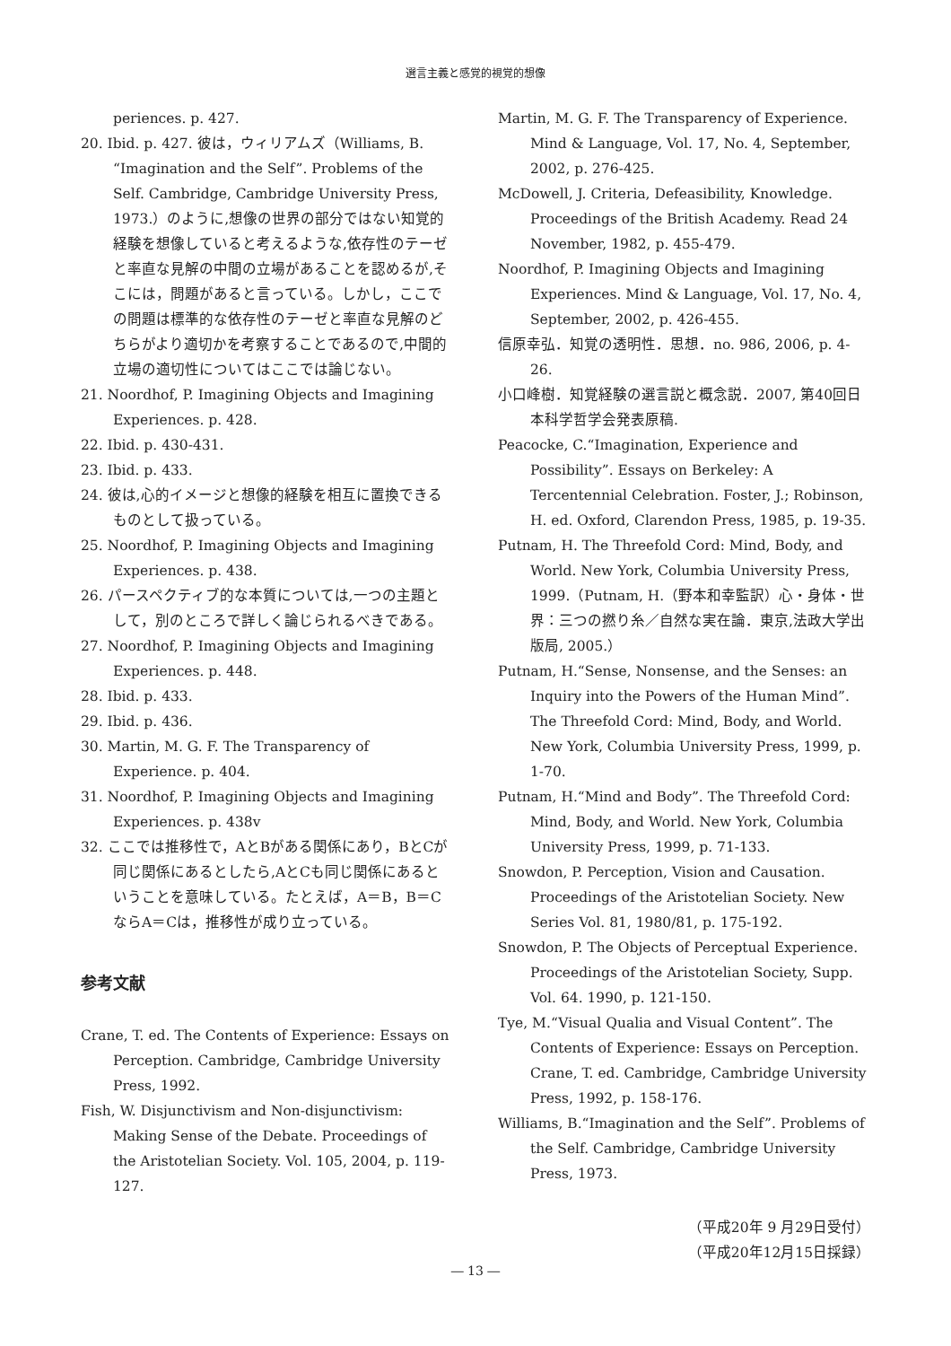選言主義と感覚的視覚的想像
periences. p. 427.
20. Ibid. p. 427. 彼は，ウィリアムズ（Williams, B. “Imagination and the Self”. Problems of the Self. Cambridge, Cambridge University Press, 1973.）のように,想像の世界の部分ではない知覚的経験を想像していると考えるような,依存性のテーゼと率直な見解の中間の立場があることを認めるが,そこには，問題があると言っている。しかし，ここでの問題は標準的な依存性のテーゼと率直な見解のどちらがより適切かを考察することであるので,中間的立場の適切性についてはここでは論じない。
21. Noordhof, P. Imagining Objects and Imagining Experiences. p. 428.
22. Ibid. p. 430-431.
23. Ibid. p. 433.
24. 彼は,心的イメージと想像的経験を相互に置換できるものとして扱っている。
25. Noordhof, P. Imagining Objects and Imagining Experiences. p. 438.
26. パースペクティブ的な本質については,一つの主題として，別のところで詳しく論じられるべきである。
27. Noordhof, P. Imagining Objects and Imagining Experiences. p. 448.
28. Ibid. p. 433.
29. Ibid. p. 436.
30. Martin, M. G. F. The Transparency of Experience. p. 404.
31. Noordhof, P. Imagining Objects and Imagining Experiences. p. 438v
32. ここでは推移性で，AとBがある関係にあり，BとCが同じ関係にあるとしたら,AとCも同じ関係にあるということを意味している。たとえば，A＝B，B＝CならA＝Cは，推移性が成り立っている。
参考文献
Crane, T. ed. The Contents of Experience: Essays on Perception. Cambridge, Cambridge University Press, 1992.
Fish, W. Disjunctivism and Non-disjunctivism: Making Sense of the Debate. Proceedings of the Aristotelian Society. Vol. 105, 2004, p. 119-127.
Martin, M. G. F. The Transparency of Experience. Mind & Language, Vol. 17, No. 4, September, 2002, p. 276-425.
McDowell, J. Criteria, Defeasibility, Knowledge. Proceedings of the British Academy. Read 24 November, 1982, p. 455-479.
Noordhof, P. Imagining Objects and Imagining Experiences. Mind & Language, Vol. 17, No. 4, September, 2002, p. 426-455.
信原幸弘．知覚の透明性．思想．no. 986, 2006, p. 4-26.
小口峰樹．知覚経験の選言説と概念説．2007, 第40回日本科学哲学会発表原稿.
Peacocke, C.“Imagination, Experience and Possibility”. Essays on Berkeley: A Tercentennial Celebration. Foster, J.; Robinson, H. ed. Oxford, Clarendon Press, 1985, p. 19-35.
Putnam, H. The Threefold Cord: Mind, Body, and World. New York, Columbia University Press, 1999.（Putnam, H.（野本和幸監訳）心・身体・世界：三つの撚り糸／自然な実在論．東京,法政大学出版局, 2005.）
Putnam, H.“Sense, Nonsense, and the Senses: an Inquiry into the Powers of the Human Mind”. The Threefold Cord: Mind, Body, and World. New York, Columbia University Press, 1999, p. 1-70.
Putnam, H.“Mind and Body”. The Threefold Cord: Mind, Body, and World. New York, Columbia University Press, 1999, p. 71-133.
Snowdon, P. Perception, Vision and Causation. Proceedings of the Aristotelian Society. New Series Vol. 81, 1980/81, p. 175-192.
Snowdon, P. The Objects of Perceptual Experience. Proceedings of the Aristotelian Society, Supp. Vol. 64. 1990, p. 121-150.
Tye, M.“Visual Qualia and Visual Content”. The Contents of Experience: Essays on Perception. Crane, T. ed. Cambridge, Cambridge University Press, 1992, p. 158-176.
Williams, B.“Imagination and the Self”. Problems of the Self. Cambridge, Cambridge University Press, 1973.
（平成20年 9 月29日受付）
（平成20年12月15日採録）
― 13 ―